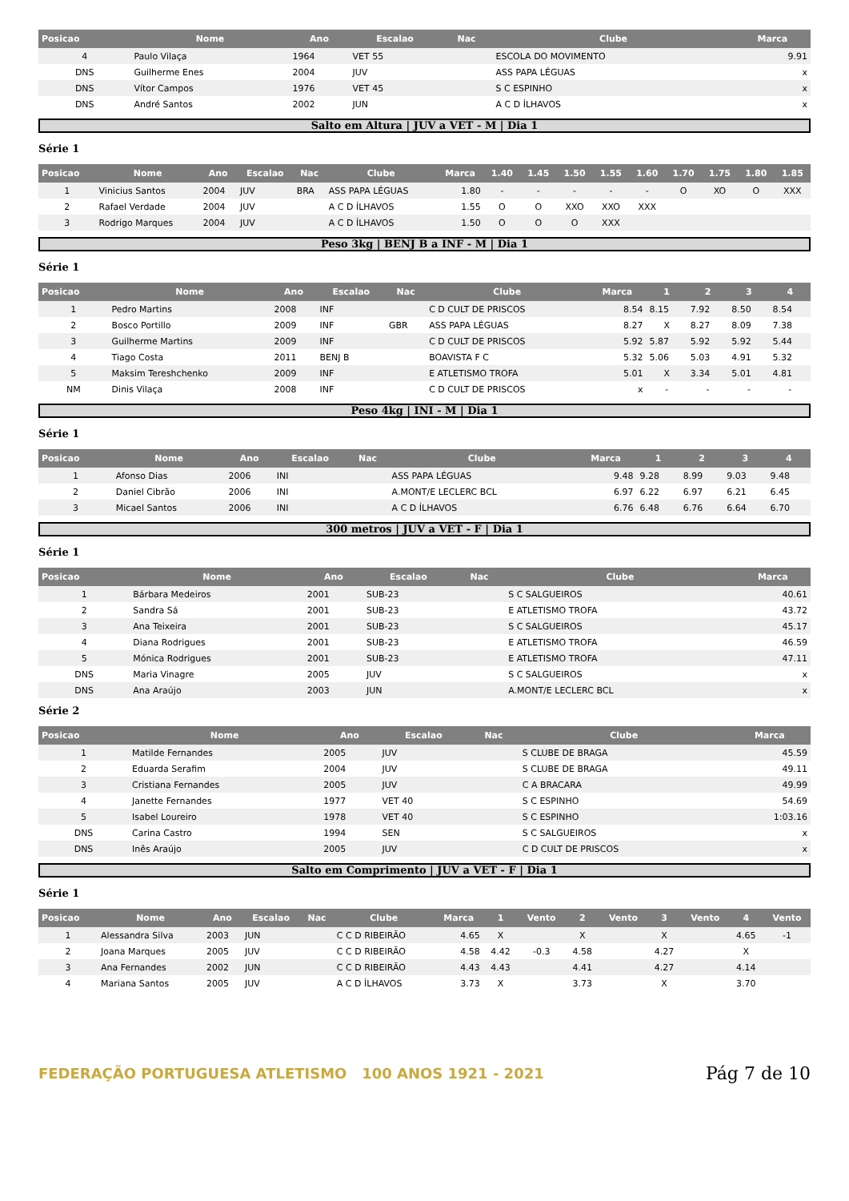| Posicao | Nome | Ano | Escalao | Nac | Clube | Marca |
| --- | --- | --- | --- | --- | --- | --- |
| 4 | Paulo Vilaça | 1964 | VET 55 | | ESCOLA DO MOVIMENTO | 9.91 |
| DNS | Guilherme Enes | 2004 | JUV | | ASS PAPA LÉGUAS | x |
| DNS | Vítor Campos | 1976 | VET 45 | | S C ESPINHO | x |
| DNS | André Santos | 2002 | JUN | | A C D ÍLHAVOS | x |
Salto em Altura | JUV a VET - M | Dia 1
Série 1
| Posicao | Nome | Ano | Escalao | Nac | Clube | Marca | 1.40 | 1.45 | 1.50 | 1.55 | 1.60 | 1.70 | 1.75 | 1.80 | 1.85 |
| --- | --- | --- | --- | --- | --- | --- | --- | --- | --- | --- | --- | --- | --- | --- | --- |
| 1 | Vinicius Santos | 2004 | JUV | BRA | ASS PAPA LÉGUAS | 1.80 | - | - | - | - | - | O | XO | O | XXX |
| 2 | Rafael Verdade | 2004 | JUV | | A C D ÍLHAVOS | 1.55 | O | O | XXO | XXO | XXX | | | | |
| 3 | Rodrigo Marques | 2004 | JUV | | A C D ÍLHAVOS | 1.50 | O | O | O | XXX | | | | | |
Peso 3kg | BENJ B a INF - M | Dia 1
Série 1
| Posicao | Nome | Ano | Escalao | Nac | Clube | Marca | 1 | 2 | 3 | 4 |
| --- | --- | --- | --- | --- | --- | --- | --- | --- | --- | --- |
| 1 | Pedro Martins | 2008 | INF | | C D CULT DE PRISCOS | 8.54 | 8.15 | 7.92 | 8.50 | 8.54 |
| 2 | Bosco Portillo | 2009 | INF | GBR | ASS PAPA LÉGUAS | 8.27 | X | 8.27 | 8.09 | 7.38 |
| 3 | Guilherme Martins | 2009 | INF | | C D CULT DE PRISCOS | 5.92 | 5.87 | 5.92 | 5.92 | 5.44 |
| 4 | Tiago Costa | 2011 | BENJ B | | BOAVISTA F C | 5.32 | 5.06 | 5.03 | 4.91 | 5.32 |
| 5 | Maksim Tereshchenko | 2009 | INF | | E ATLETISMO TROFA | 5.01 | X | 3.34 | 5.01 | 4.81 |
| NM | Dinis Vilaça | 2008 | INF | | C D CULT DE PRISCOS | x | - | - | - | - |
Peso 4kg | INI - M | Dia 1
Série 1
| Posicao | Nome | Ano | Escalao | Nac | Clube | Marca | 1 | 2 | 3 | 4 |
| --- | --- | --- | --- | --- | --- | --- | --- | --- | --- | --- |
| 1 | Afonso Dias | 2006 | INI | | ASS PAPA LÉGUAS | 9.48 | 9.28 | 8.99 | 9.03 | 9.48 |
| 2 | Daniel Cibrão | 2006 | INI | | A.MONT/E LECLERC BCL | 6.97 | 6.22 | 6.97 | 6.21 | 6.45 |
| 3 | Micael Santos | 2006 | INI | | A C D ÍLHAVOS | 6.76 | 6.48 | 6.76 | 6.64 | 6.70 |
300 metros | JUV a VET - F | Dia 1
Série 1
| Posicao | Nome | Ano | Escalao | Nac | Clube | Marca |
| --- | --- | --- | --- | --- | --- | --- |
| 1 | Bárbara Medeiros | 2001 | SUB-23 | | S C SALGUEIROS | 40.61 |
| 2 | Sandra Sá | 2001 | SUB-23 | | E ATLETISMO TROFA | 43.72 |
| 3 | Ana Teixeira | 2001 | SUB-23 | | S C SALGUEIROS | 45.17 |
| 4 | Diana Rodrigues | 2001 | SUB-23 | | E ATLETISMO TROFA | 46.59 |
| 5 | Mónica Rodrigues | 2001 | SUB-23 | | E ATLETISMO TROFA | 47.11 |
| DNS | Maria Vinagre | 2005 | JUV | | S C SALGUEIROS | x |
| DNS | Ana Araújo | 2003 | JUN | | A.MONT/E LECLERC BCL | x |
Série 2
| Posicao | Nome | Ano | Escalao | Nac | Clube | Marca |
| --- | --- | --- | --- | --- | --- | --- |
| 1 | Matilde Fernandes | 2005 | JUV | | S CLUBE DE BRAGA | 45.59 |
| 2 | Eduarda Serafim | 2004 | JUV | | S CLUBE DE BRAGA | 49.11 |
| 3 | Cristiana Fernandes | 2005 | JUV | | C A BRACARA | 49.99 |
| 4 | Janette Fernandes | 1977 | VET 40 | | S C ESPINHO | 54.69 |
| 5 | Isabel Loureiro | 1978 | VET 40 | | S C ESPINHO | 1:03.16 |
| DNS | Carina Castro | 1994 | SEN | | S C SALGUEIROS | x |
| DNS | Inês Araújo | 2005 | JUV | | C D CULT DE PRISCOS | x |
Salto em Comprimento | JUV a VET - F | Dia 1
Série 1
| Posicao | Nome | Ano | Escalao | Nac | Clube | Marca | 1 | Vento | 2 | Vento | 3 | Vento | 4 | Vento |
| --- | --- | --- | --- | --- | --- | --- | --- | --- | --- | --- | --- | --- | --- | --- |
| 1 | Alessandra Silva | 2003 | JUN | | C C D RIBEIRÃO | 4.65 | X | | X | | X | | 4.65 | -1 |
| 2 | Joana Marques | 2005 | JUV | | C C D RIBEIRÃO | 4.58 | 4.42 | -0.3 | 4.58 | | 4.27 | | X | |
| 3 | Ana Fernandes | 2002 | JUN | | C C D RIBEIRÃO | 4.43 | 4.43 | | 4.41 | | 4.27 | | 4.14 | |
| 4 | Mariana Santos | 2005 | JUV | | A C D ÍLHAVOS | 3.73 | X | | 3.73 | | X | | 3.70 | |
FEDERAÇÃO PORTUGUESA ATLETISMO 100 ANOS 1921 - 2021
Pág 7 de 10